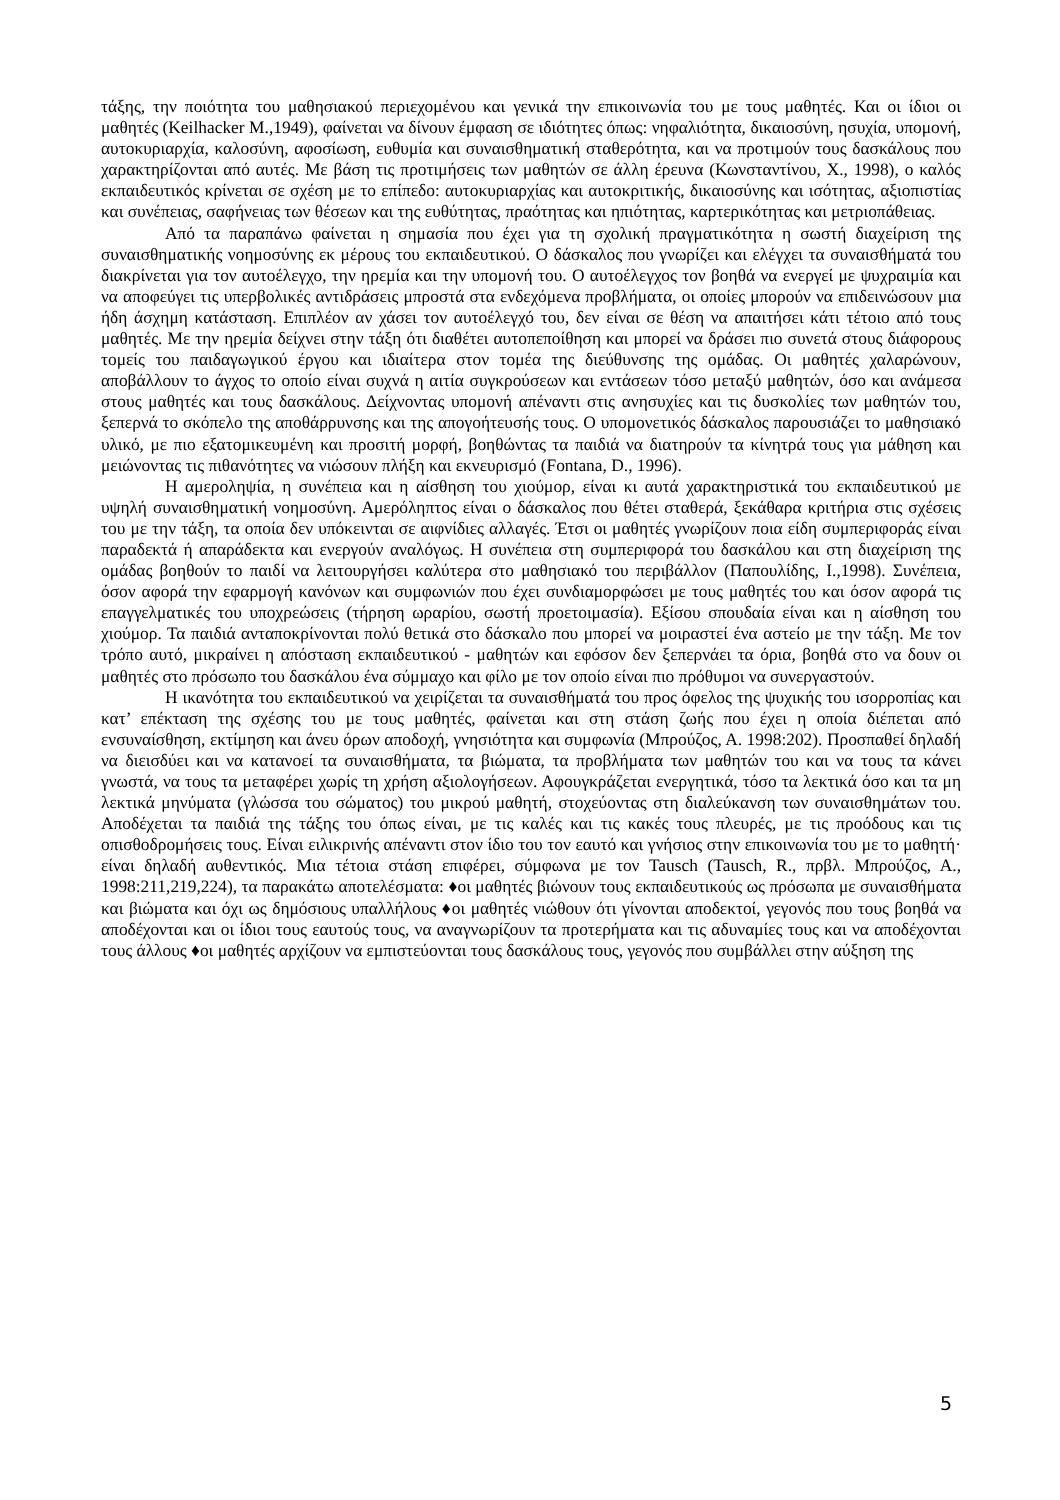τάξης, την ποιότητα του μαθησιακού περιεχομένου και γενικά την επικοινωνία του με τους μαθητές. Και οι ίδιοι οι μαθητές (Keilhacker M.,1949), φαίνεται να δίνουν έμφαση σε ιδιότητες όπως: νηφαλιότητα, δικαιοσύνη, ησυχία, υπομονή, αυτοκυριαρχία, καλοσύνη, αφοσίωση, ευθυμία και συναισθηματική σταθερότητα, και να προτιμούν τους δασκάλους που χαρακτηρίζονται από αυτές. Με βάση τις προτιμήσεις των μαθητών σε άλλη έρευνα (Κωνσταντίνου, Χ., 1998), ο καλός εκπαιδευτικός κρίνεται σε σχέση με το επίπεδο: αυτοκυριαρχίας και αυτοκριτικής, δικαιοσύνης και ισότητας, αξιοπιστίας και συνέπειας, σαφήνειας των θέσεων και της ευθύτητας, πραότητας και ηπιότητας, καρτερικότητας και μετριοπάθειας.
Από τα παραπάνω φαίνεται η σημασία που έχει για τη σχολική πραγματικότητα η σωστή διαχείριση της συναισθηματικής νοημοσύνης εκ μέρους του εκπαιδευτικού. Ο δάσκαλος που γνωρίζει και ελέγχει τα συναισθήματά του διακρίνεται για τον αυτοέλεγχο, την ηρεμία και την υπομονή του. Ο αυτοέλεγχος τον βοηθά να ενεργεί με ψυχραιμία και να αποφεύγει τις υπερβολικές αντιδράσεις μπροστά στα ενδεχόμενα προβλήματα, οι οποίες μπορούν να επιδεινώσουν μια ήδη άσχημη κατάσταση. Επιπλέον αν χάσει τον αυτοέλεγχό του, δεν είναι σε θέση να απαιτήσει κάτι τέτοιο από τους μαθητές. Με την ηρεμία δείχνει στην τάξη ότι διαθέτει αυτοπεποίθηση και μπορεί να δράσει πιο συνετά στους διάφορους τομείς του παιδαγωγικού έργου και ιδιαίτερα στον τομέα της διεύθυνσης της ομάδας. Οι μαθητές χαλαρώνουν, αποβάλλουν το άγχος το οποίο είναι συχνά η αιτία συγκρούσεων και εντάσεων τόσο μεταξύ μαθητών, όσο και ανάμεσα στους μαθητές και τους δασκάλους. Δείχνοντας υπομονή απέναντι στις ανησυχίες και τις δυσκολίες των μαθητών του, ξεπερνά το σκόπελο της αποθάρρυνσης και της απογοήτευσής τους. Ο υπομονετικός δάσκαλος παρουσιάζει το μαθησιακό υλικό, με πιο εξατομικευμένη και προσιτή μορφή, βοηθώντας τα παιδιά να διατηρούν τα κίνητρά τους για μάθηση και μειώνοντας τις πιθανότητες να νιώσουν πλήξη και εκνευρισμό (Fontana, D., 1996).
Η αμεροληψία, η συνέπεια και η αίσθηση του χιούμορ, είναι κι αυτά χαρακτηριστικά του εκπαιδευτικού με υψηλή συναισθηματική νοημοσύνη. Αμερόληπτος είναι ο δάσκαλος που θέτει σταθερά, ξεκάθαρα κριτήρια στις σχέσεις του με την τάξη, τα οποία δεν υπόκεινται σε αιφνίδιες αλλαγές. Έτσι οι μαθητές γνωρίζουν ποια είδη συμπεριφοράς είναι παραδεκτά ή απαράδεκτα και ενεργούν αναλόγως. Η συνέπεια στη συμπεριφορά του δασκάλου και στη διαχείριση της ομάδας βοηθούν το παιδί να λειτουργήσει καλύτερα στο μαθησιακό του περιβάλλον (Παπουλίδης, Ι.,1998). Συνέπεια, όσον αφορά την εφαρμογή κανόνων και συμφωνιών που έχει συνδιαμορφώσει με τους μαθητές του και όσον αφορά τις επαγγελματικές του υποχρεώσεις (τήρηση ωραρίου, σωστή προετοιμασία). Εξίσου σπουδαία είναι και η αίσθηση του χιούμορ. Τα παιδιά ανταποκρίνονται πολύ θετικά στο δάσκαλο που μπορεί να μοιραστεί ένα αστείο με την τάξη. Με τον τρόπο αυτό, μικραίνει η απόσταση εκπαιδευτικού - μαθητών και εφόσον δεν ξεπερνάει τα όρια, βοηθά στο να δουν οι μαθητές στο πρόσωπο του δασκάλου ένα σύμμαχο και φίλο με τον οποίο είναι πιο πρόθυμοι να συνεργαστούν.
Η ικανότητα του εκπαιδευτικού να χειρίζεται τα συναισθήματά του προς όφελος της ψυχικής του ισορροπίας και κατ’ επέκταση της σχέσης του με τους μαθητές, φαίνεται και στη στάση ζωής που έχει η οποία διέπεται από ενσυναίσθηση, εκτίμηση και άνευ όρων αποδοχή, γνησιότητα και συμφωνία (Μπρούζος, Α. 1998:202). Προσπαθεί δηλαδή να διεισδύει και να κατανοεί τα συναισθήματα, τα βιώματα, τα προβλήματα των μαθητών του και να τους τα κάνει γνωστά, να τους τα μεταφέρει χωρίς τη χρήση αξιολογήσεων. Αφουγκράζεται ενεργητικά, τόσο τα λεκτικά όσο και τα μη λεκτικά μηνύματα (γλώσσα του σώματος) του μικρού μαθητή, στοχεύοντας στη διαλεύκανση των συναισθημάτων του. Αποδέχεται τα παιδιά της τάξης του όπως είναι, με τις καλές και τις κακές τους πλευρές, με τις προόδους και τις οπισθοδρομήσεις τους. Είναι ειλικρινής απέναντι στον ίδιο του τον εαυτό και γνήσιος στην επικοινωνία του με το μαθητή· είναι δηλαδή αυθεντικός. Μια τέτοια στάση επιφέρει, σύμφωνα με τον Tausch (Tausch, R., πρβλ. Μπρούζος, Α., 1998:211,219,224), τα παρακάτω αποτελέσματα: ♦οι μαθητές βιώνουν τους εκπαιδευτικούς ως πρόσωπα με συναισθήματα και βιώματα και όχι ως δημόσιους υπαλλήλους ♦οι μαθητές νιώθουν ότι γίνονται αποδεκτοί, γεγονός που τους βοηθά να αποδέχονται και οι ίδιοι τους εαυτούς τους, να αναγνωρίζουν τα προτερήματα και τις αδυναμίες τους και να αποδέχονται τους άλλους ♦οι μαθητές αρχίζουν να εμπιστεύονται τους δασκάλους τους, γεγονός που συμβάλλει στην αύξηση της
5